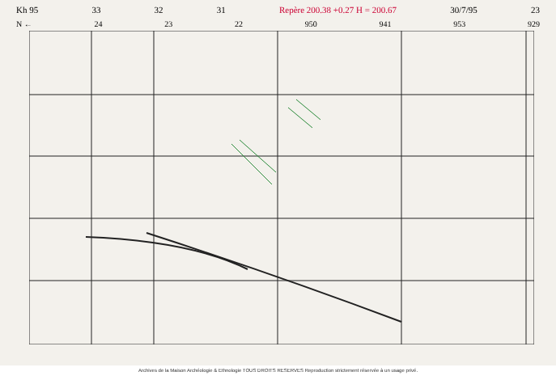Kh 95 33 32 31 Repère 200.38 +0.27 H = 200.67 30/7/95 23
N ← 24 23 22 950 941 953 929
Archives de la Maison Archéologie & Ethnologie TOUS DROITS RESERVES Reproduction strictement réservée à un usage privé.